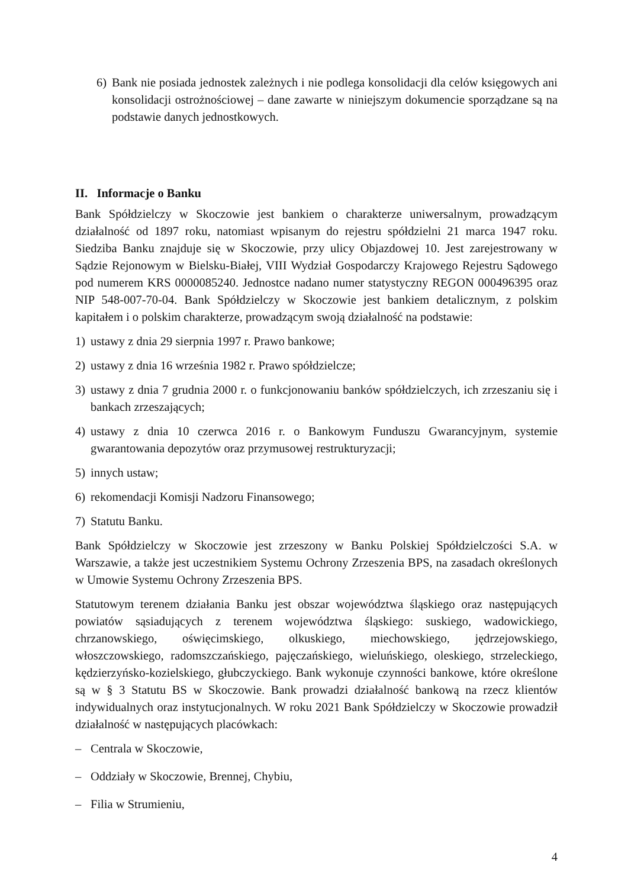6) Bank nie posiada jednostek zależnych i nie podlega konsolidacji dla celów księgowych ani konsolidacji ostrożnościowej – dane zawarte w niniejszym dokumencie sporządzane są na podstawie danych jednostkowych.
II. Informacje o Banku
Bank Spółdzielczy w Skoczowie jest bankiem o charakterze uniwersalnym, prowadzącym działalność od 1897 roku, natomiast wpisanym do rejestru spółdzielni 21 marca 1947 roku. Siedziba Banku znajduje się w Skoczowie, przy ulicy Objazdowej 10. Jest zarejestrowany w Sądzie Rejonowym w Bielsku-Białej, VIII Wydział Gospodarczy Krajowego Rejestru Sądowego pod numerem KRS 0000085240. Jednostce nadano numer statystyczny REGON 000496395 oraz NIP 548-007-70-04. Bank Spółdzielczy w Skoczowie jest bankiem detalicznym, z polskim kapitałem i o polskim charakterze, prowadzącym swoją działalność na podstawie:
1) ustawy z dnia 29 sierpnia 1997 r. Prawo bankowe;
2) ustawy z dnia 16 września 1982 r. Prawo spółdzielcze;
3) ustawy z dnia 7 grudnia 2000 r. o funkcjonowaniu banków spółdzielczych, ich zrzeszaniu się i bankach zrzeszających;
4) ustawy z dnia 10 czerwca 2016 r. o Bankowym Funduszu Gwarancyjnym, systemie gwarantowania depozytów oraz przymusowej restrukturyzacji;
5) innych ustaw;
6) rekomendacji Komisji Nadzoru Finansowego;
7) Statutu Banku.
Bank Spółdzielczy w Skoczowie jest zrzeszony w Banku Polskiej Spółdzielczości S.A. w Warszawie, a także jest uczestnikiem Systemu Ochrony Zrzeszenia BPS, na zasadach określonych w Umowie Systemu Ochrony Zrzeszenia BPS.
Statutowym terenem działania Banku jest obszar województwa śląskiego oraz następujących powiatów sąsiadujących z terenem województwa śląskiego: suskiego, wadowickiego, chrzanowskiego, oświęcimskiego, olkuskiego, miechowskiego, jędrzejowskiego, włoszczowskiego, radomszczańskiego, pajęczańskiego, wieluńskiego, oleskiego, strzeleckiego, kędzierzyńsko-kozielskiego, głubczyckiego. Bank wykonuje czynności bankowe, które określone są w § 3 Statutu BS w Skoczowie. Bank prowadzi działalność bankową na rzecz klientów indywidualnych oraz instytucjonalnych. W roku 2021 Bank Spółdzielczy w Skoczowie prowadził działalność w następujących placówkach:
– Centrala w Skoczowie,
– Oddziały w Skoczowie, Brennej, Chybiu,
– Filia w Strumieniu,
4